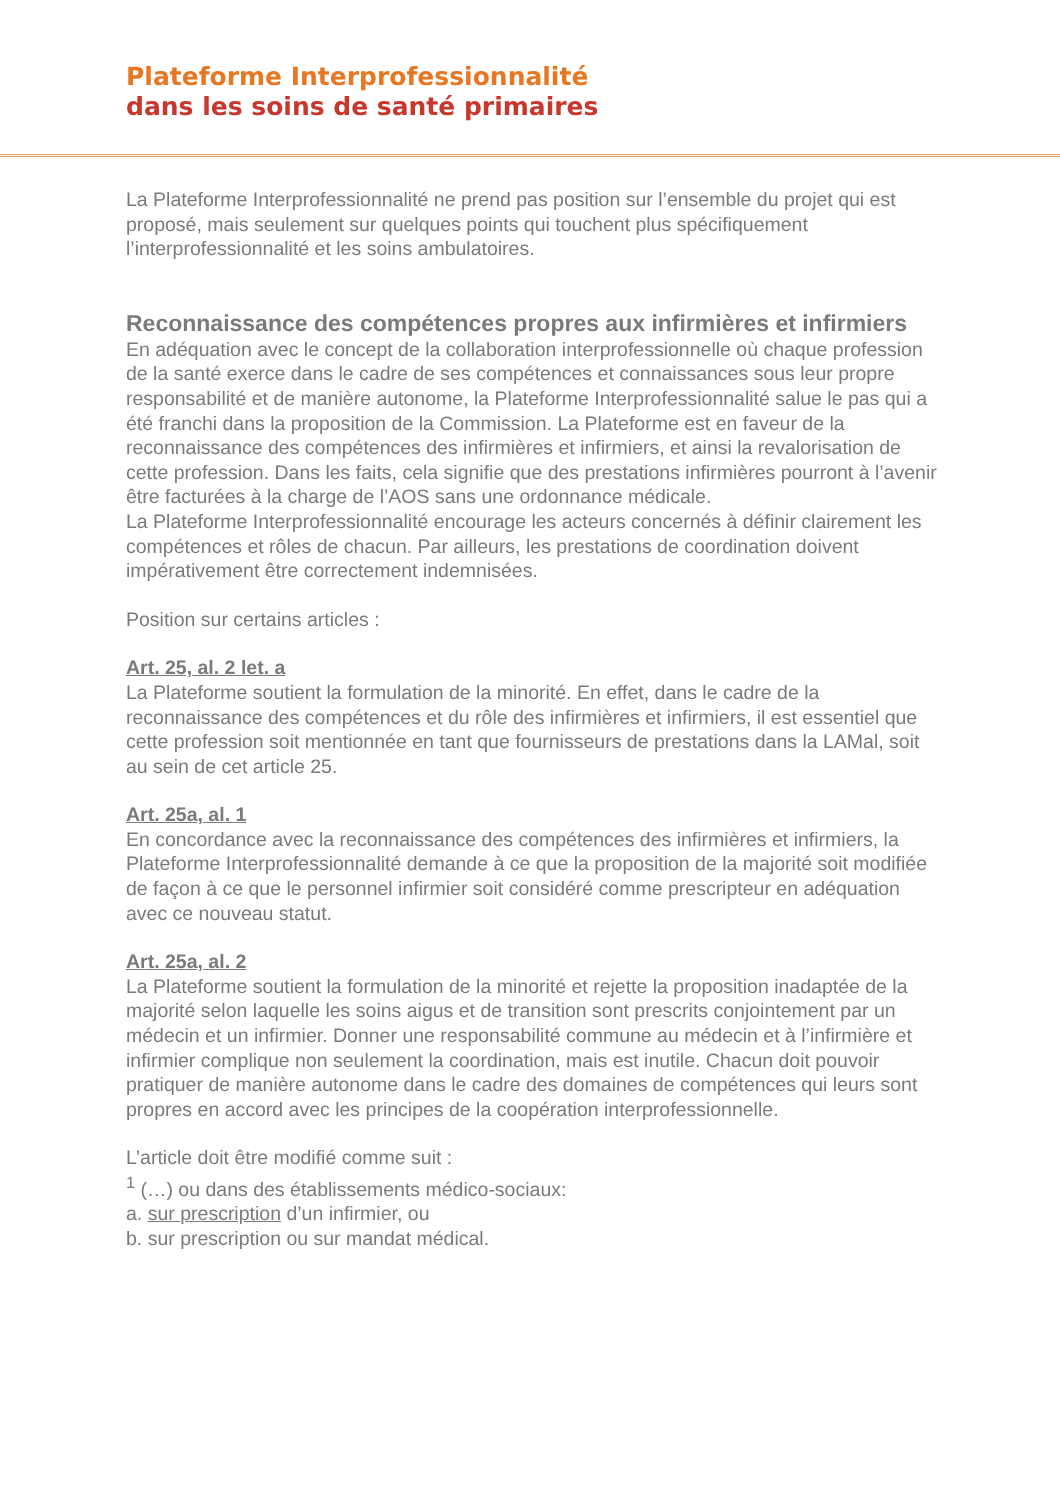Plateforme Interprofessionnalité
dans les soins de santé primaires
La Plateforme Interprofessionnalité ne prend pas position sur l’ensemble du projet qui est proposé, mais seulement sur quelques points qui touchent plus spécifiquement l’interprofessionnalité et les soins ambulatoires.
Reconnaissance des compétences propres aux infirmières et infirmiers
En adéquation avec le concept de la collaboration interprofessionnelle où chaque profession de la santé exerce dans le cadre de ses compétences et connaissances sous leur propre responsabilité et de manière autonome, la Plateforme Interprofessionnalité salue le pas qui a été franchi dans la proposition de la Commission. La Plateforme est en faveur de la reconnaissance des compétences des infirmières et infirmiers, et ainsi la revalorisation de cette profession. Dans les faits, cela signifie que des prestations infirmières pourront à l’avenir être facturées à la charge de l’AOS sans une ordonnance médicale.
La Plateforme Interprofessionnalité encourage les acteurs concernés à définir clairement les compétences et rôles de chacun. Par ailleurs, les prestations de coordination doivent impérativement être correctement indemnisées.
Position sur certains articles :
Art. 25, al. 2 let. a
La Plateforme soutient la formulation de la minorité. En effet, dans le cadre de la reconnaissance des compétences et du rôle des infirmières et infirmiers, il est essentiel que cette profession soit mentionnée en tant que fournisseurs de prestations dans la LAMal, soit au sein de cet article 25.
Art. 25a, al. 1
En concordance avec la reconnaissance des compétences des infirmières et infirmiers, la Plateforme Interprofessionnalité demande à ce que la proposition de la majorité soit modifiée de façon à ce que le personnel infirmier soit considéré comme prescripteur en adéquation avec ce nouveau statut.
Art. 25a, al. 2
La Plateforme soutient la formulation de la minorité et rejette la proposition inadaptée de la majorité selon laquelle les soins aigus et de transition sont prescrits conjointement par un médecin et un infirmier. Donner une responsabilité commune au médecin et à l’infirmière et infirmier complique non seulement la coordination, mais est inutile. Chacun doit pouvoir pratiquer de manière autonome dans le cadre des domaines de compétences qui leurs sont propres en accord avec les principes de la coopération interprofessionnelle.
L’article doit être modifié comme suit :
<sup>1</sup> (…) ou dans des établissements médico-sociaux:
a. sur prescription d’un infirmier, ou
b. sur prescription ou sur mandat médical.